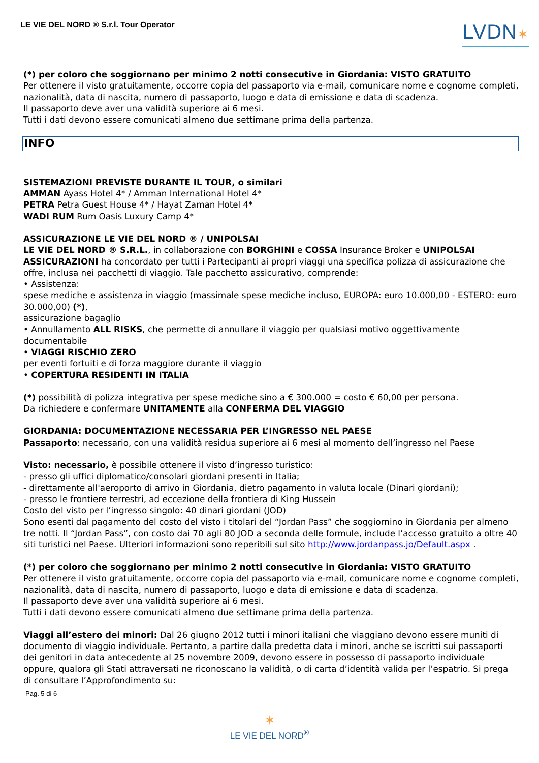LE VIE DEL NORD ® S.r.l. Tour Operator
LVDN✶
(*) per coloro che soggiornano per minimo 2 notti consecutive in Giordania: VISTO GRATUITO
Per ottenere il visto gratuitamente, occorre copia del passaporto via e-mail, comunicare nome e cognome completi, nazionalità, data di nascita, numero di passaporto, luogo e data di emissione e data di scadenza.
Il passaporto deve aver una validità superiore ai 6 mesi.
Tutti i dati devono essere comunicati almeno due settimane prima della partenza.
INFO
SISTEMAZIONI PREVISTE DURANTE IL TOUR, o similari
AMMAN Ayass Hotel 4* / Amman International Hotel 4*
PETRA Petra Guest House 4* / Hayat Zaman Hotel 4*
WADI RUM Rum Oasis Luxury Camp 4*
ASSICURAZIONE LE VIE DEL NORD ® / UNIPOLSAI
LE VIE DEL NORD ® S.R.L., in collaborazione con BORGHINI e COSSA Insurance Broker e UNIPOLSAI ASSICURAZIONI ha concordato per tutti i Partecipanti ai propri viaggi una specifica polizza di assicurazione che offre, inclusa nei pacchetti di viaggio. Tale pacchetto assicurativo, comprende:
• Assistenza:
spese mediche e assistenza in viaggio (massimale spese mediche incluso, EUROPA: euro 10.000,00 - ESTERO: euro 30.000,00) (*),
assicurazione bagaglio
• Annullamento ALL RISKS, che permette di annullare il viaggio per qualsiasi motivo oggettivamente documentabile
• VIAGGI RISCHIO ZERO
per eventi fortuiti e di forza maggiore durante il viaggio
• COPERTURA RESIDENTI IN ITALIA
(*) possibilità di polizza integrativa per spese mediche sino a € 300.000 = costo € 60,00 per persona.
Da richiedere e confermare UNITAMENTE alla CONFERMA DEL VIAGGIO
GIORDANIA: DOCUMENTAZIONE NECESSARIA PER L’INGRESSO NEL PAESE
Passaporto: necessario, con una validità residua superiore ai 6 mesi al momento dell’ingresso nel Paese
Visto: necessario, è possibile ottenere il visto d’ingresso turistico:
- presso gli uffici diplomatico/consolari giordani presenti in Italia;
- direttamente all'aeroporto di arrivo in Giordania, dietro pagamento in valuta locale (Dinari giordani);
- presso le frontiere terrestri, ad eccezione della frontiera di King Hussein
Costo del visto per l’ingresso singolo: 40 dinari giordani (JOD)
Sono esenti dal pagamento del costo del visto i titolari del “Jordan Pass” che soggiornino in Giordania per almeno tre notti. Il “Jordan Pass”, con costo dai 70 agli 80 JOD a seconda delle formule, include l’accesso gratuito a oltre 40 siti turistici nel Paese. Ulteriori informazioni sono reperibili sul sito http://www.jordanpass.jo/Default.aspx .
(*) per coloro che soggiornano per minimo 2 notti consecutive in Giordania: VISTO GRATUITO
Per ottenere il visto gratuitamente, occorre copia del passaporto via e-mail, comunicare nome e cognome completi, nazionalità, data di nascita, numero di passaporto, luogo e data di emissione e data di scadenza.
Il passaporto deve aver una validità superiore ai 6 mesi.
Tutti i dati devono essere comunicati almeno due settimane prima della partenza.
Viaggi all’estero dei minori: Dal 26 giugno 2012 tutti i minori italiani che viaggiano devono essere muniti di documento di viaggio individuale. Pertanto, a partire dalla predetta data i minori, anche se iscritti sui passaporti dei genitori in data antecedente al 25 novembre 2009, devono essere in possesso di passaporto individuale oppure, qualora gli Stati attraversati ne riconoscano la validità, o di carta d’identità valida per l’espatrio. Si prega di consultare l’Approfondimento su:
Pag. 5 di 6
✶
LE VIE DEL NORD<sup>®</sup>